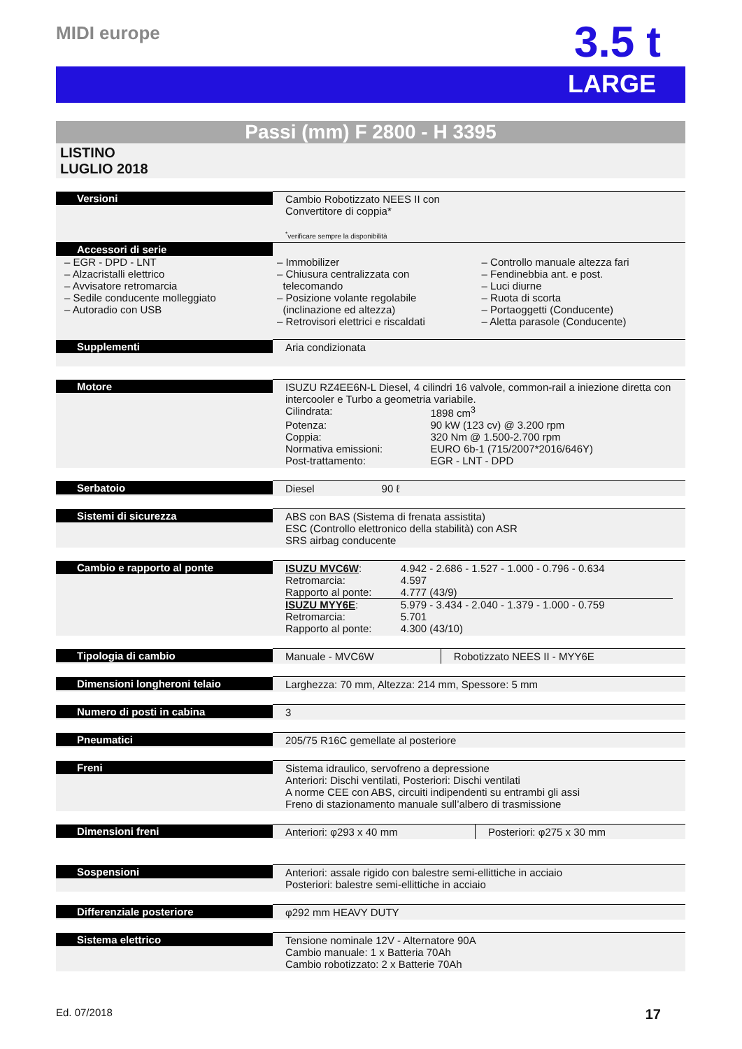MIDI europe
3.5 t
LARGE
Passi (mm) F 2800 - H 3395
LISTINO
LUGLIO 2018
| Versioni | Cambio Robotizzato NEES II con Convertitore di coppia* <sup>*</sup> verificare sempre la disponibilità |
| Accessori di serie | |
| – EGR - DPD - LNT – Alzacristalli elettrico – Avvisatore retromarcia – Sedile conducente molleggiato – Autoradio con USB | – Immobilizer – Chiusura centralizzata con telecomando – Posizione volante regolabile (inclinazione ed altezza) – Retrovisori elettrici e riscaldati | – Controllo manuale altezza fari – Fendinebbia ant. e post. – Luci diurne – Ruota di scorta – Portaoggetti (Conducente) – Aletta parasole (Conducente) |
| Supplementi | Aria condizionata |
| Motore | ISUZU RZ4EE6N-L Diesel, 4 cilindri 16 valvole, common-rail a iniezione diretta con intercooler e Turbo a geometria variabile. / Cilindrata: / 1898 cm<sup>3</sup> / / Potenza: / 90 kW (123 cv) @ 3.200 rpm / / Coppia: / 320 Nm @ 1.500-2.700 rpm / / Normativa emissioni: / EURO 6b-1 (715/2007*2016/646Y) / / Post-trattamento: / EGR - LNT - DPD / |
| Serbatoio | Diesel 90 ℓ |
| Sistemi di sicurezza | ABS con BAS (Sistema di frenata assistita) ESC (Controllo elettronico della stabilità) con ASR SRS airbag conducente |
| Cambio e rapporto al ponte | / ISUZU MVC6W : / 4.942 - 2.686 - 1.527 - 1.000 - 0.796 - 0.634 / / Retromarcia: / 4.597 / / Rapporto al ponte: / 4.777 (43/9) / / ISUZU MYY6E : / 5.979 - 3.434 - 2.040 - 1.379 - 1.000 - 0.759 / / Retromarcia: / 5.701 / / Rapporto al ponte: / 4.300 (43/10) / |
| Tipologia di cambio | Manuale - MVC6W | Robotizzato NEES II - MYY6E |
| Dimensioni longheroni telaio | Larghezza: 70 mm, Altezza: 214 mm, Spessore: 5 mm |
| Numero di posti in cabina | 3 |
| Pneumatici | 205/75 R16C gemellate al posteriore |
| Freni | Sistema idraulico, servofreno a depressione Anteriori: Dischi ventilati, Posteriori: Dischi ventilati A norme CEE con ABS, circuiti indipendenti su entrambi gli assi Freno di stazionamento manuale sull’albero di trasmissione |
| Dimensioni freni | Anteriori: φ293 x 40 mm | Posteriori: φ275 x 30 mm |
| Sospensioni | Anteriori: assale rigido con balestre semi-ellittiche in acciaio Posteriori: balestre semi-ellittiche in acciaio |
| Differenziale posteriore | φ292 mm HEAVY DUTY |
| Sistema elettrico | Tensione nominale 12V - Alternatore 90A Cambio manuale: 1 x Batteria 70Ah Cambio robotizzato: 2 x Batterie 70Ah |
Ed. 07/2018 17